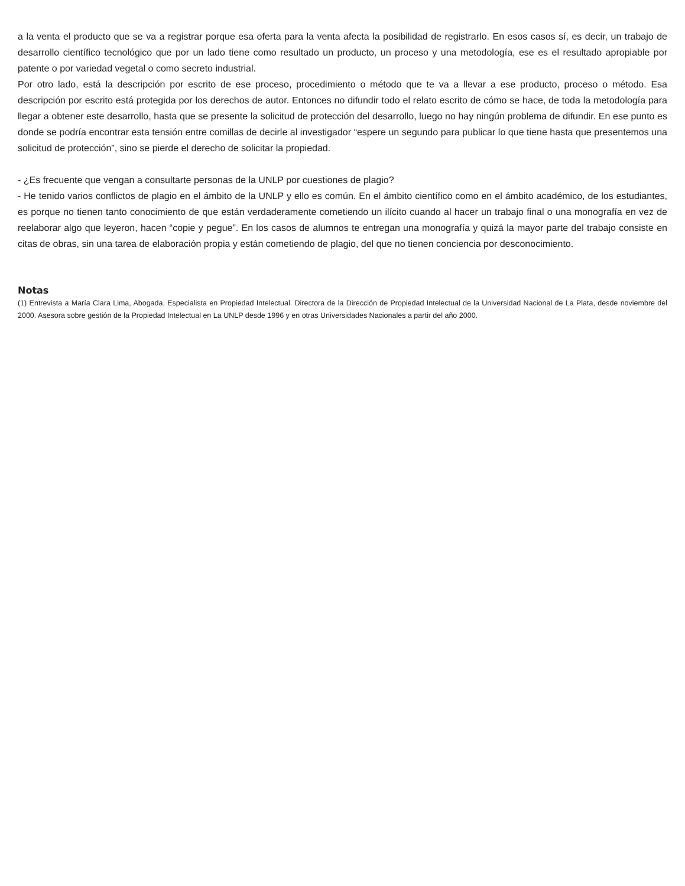a la venta el producto que se va a registrar porque esa oferta para la venta afecta la posibilidad de registrarlo. En esos casos sí, es decir, un trabajo de desarrollo científico tecnológico que por un lado tiene como resultado un producto, un proceso y una metodología, ese es el resultado apropiable por patente o por variedad vegetal o como secreto industrial.
Por otro lado, está la descripción por escrito de ese proceso, procedimiento o método que te va a llevar a ese producto, proceso o método. Esa descripción por escrito está protegida por los derechos de autor. Entonces no difundir todo el relato escrito de cómo se hace, de toda la metodología para llegar a obtener este desarrollo, hasta que se presente la solicitud de protección del desarrollo, luego no hay ningún problema de difundir. En ese punto es donde se podría encontrar esta tensión entre comillas de decirle al investigador “espere un segundo para publicar lo que tiene hasta que presentemos una solicitud de protección”, sino se pierde el derecho de solicitar la propiedad.
- ¿Es frecuente que vengan a consultarte personas de la UNLP por cuestiones de plagio?
- He tenido varios conflictos de plagio en el ámbito de la UNLP y ello es común. En el ámbito científico como en el ámbito académico, de los estudiantes, es porque no tienen tanto conocimiento de que están verdaderamente cometiendo un ilícito cuando al hacer un trabajo final o una monografía en vez de reelaborar algo que leyeron, hacen “copie y pegue”. En los casos de alumnos te entregan una monografía y quizá la mayor parte del trabajo consiste en citas de obras, sin una tarea de elaboración propia y están cometiendo de plagio, del que no tienen conciencia por desconocimiento.
Notas
(1) Entrevista a María Clara Lima, Abogada, Especialista en Propiedad Intelectual. Directora de la Dirección de Propiedad Intelectual de la Universidad Nacional de La Plata, desde noviembre del 2000. Asesora sobre gestión de la Propiedad Intelectual en La UNLP desde 1996 y en otras Universidades Nacionales a partir del año 2000.